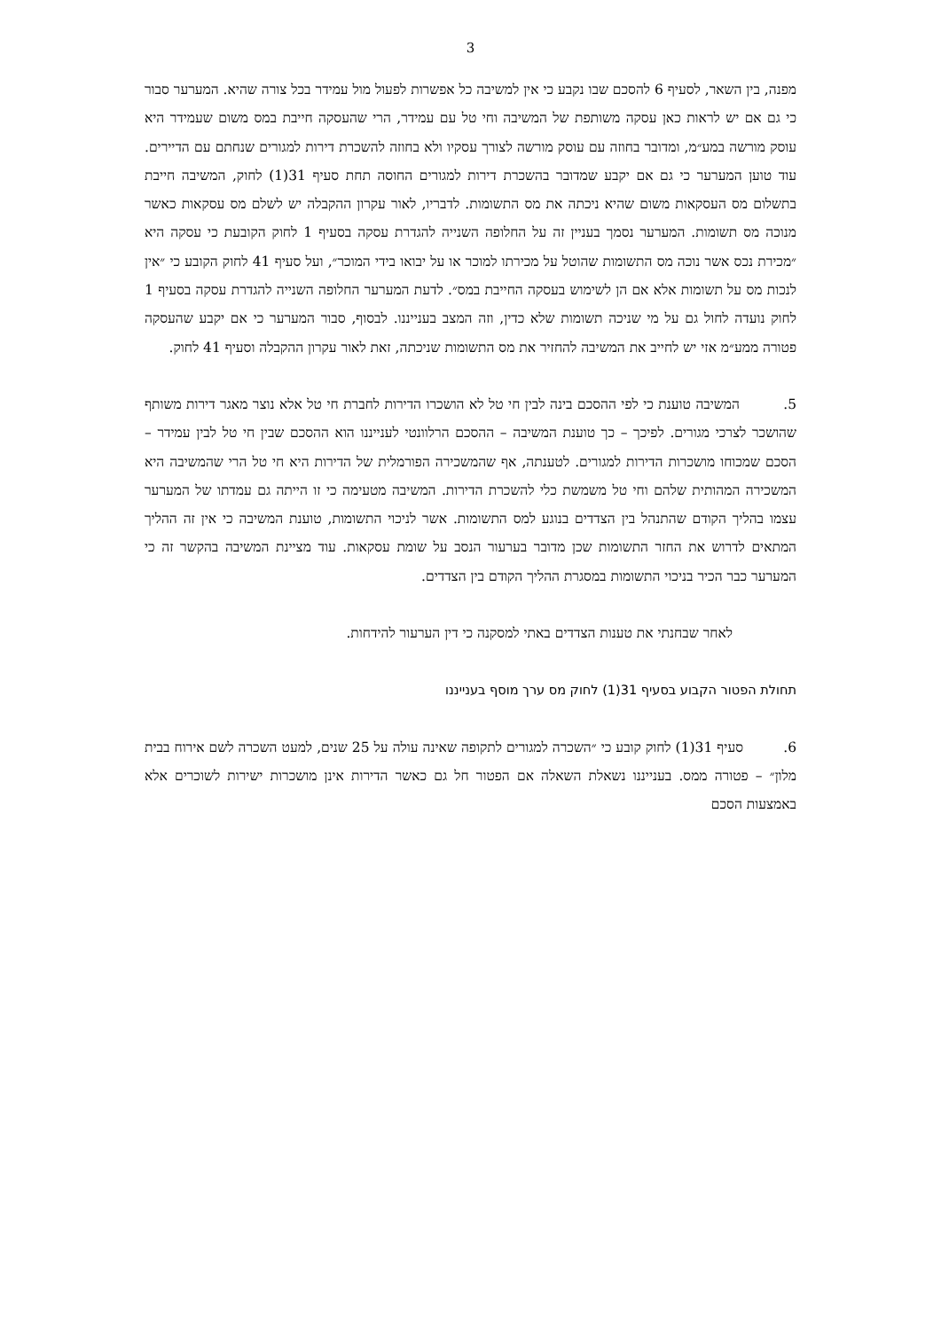3
מפנה, בין השאר, לסעיף 6 להסכם שבו נקבע כי אין למשיבה כל אפשרות לפעול מול עמידר בכל צורה שהיא. המערער סבור כי גם אם יש לראות כאן עסקה משותפת של המשיבה וחי טל עם עמידר, הרי שהעסקה חייבת במס משום שעמידר היא עוסק מורשה במע״מ, ומדובר בחוזה עם עוסק מורשה לצורך עסקיו ולא בחוזה להשכרת דירות למגורים שנחתם עם הדיירים. עוד טוען המערער כי גם אם יקבע שמדובר בהשכרת דירות למגורים החוסה תחת סעיף 31(1) לחוק, המשיבה חייבת בתשלום מס העסקאות משום שהיא ניכתה את מס התשומות. לדבריו, לאור עקרון ההקבלה יש לשלם מס עסקאות כאשר מנוכה מס תשומות. המערער נסמך בעניין זה על החלופה השנייה להגדרת עסקה בסעיף 1 לחוק הקובעת כי עסקה היא ״מכירת נכס אשר נוכה מס התשומות שהוטל על מכירתו למוכר או על יבואו בידי המוכר״, ועל סעיף 41 לחוק הקובע כי ״אין לנכות מס על תשומות אלא אם הן לשימוש בעסקה החייבת במס״. לדעת המערער החלופה השנייה להגדרת עסקה בסעיף 1 לחוק נועדה לחול גם על מי שניכה תשומות שלא כדין, וזה המצב בענייננו. לבסוף, סבור המערער כי אם יקבע שהעסקה פטורה ממע״מ אזי יש לחייב את המשיבה להחזיר את מס התשומות שניכתה, זאת לאור עקרון ההקבלה וסעיף 41 לחוק.
5. המשיבה טוענת כי לפי ההסכם בינה לבין חי טל לא הושכרו הדירות לחברת חי טל אלא נוצר מאגר דירות משותף שהושכר לצרכי מגורים. לפיכך – כך טוענת המשיבה – ההסכם הרלוונטי לענייננו הוא ההסכם שבין חי טל לבין עמידר – הסכם שמכוחו מושכרות הדירות למגורים. לטענתה, אף שהמשכירה הפורמלית של הדירות היא חי טל הרי שהמשיבה היא המשכירה המהותית שלהם וחי טל משמשת כלי להשכרת הדירות. המשיבה מטעימה כי זו הייתה גם עמדתו של המערער עצמו בהליך הקודם שהתנהל בין הצדדים בנוגע למס התשומות. אשר לניכוי התשומות, טוענת המשיבה כי אין זה ההליך המתאים לדרוש את החזר התשומות שכן מדובר בערעור הנסב על שומת עסקאות. עוד מציינת המשיבה בהקשר זה כי המערער כבר הכיר בניכוי התשומות במסגרת ההליך הקודם בין הצדדים.
לאחר שבחנתי את טענות הצדדים באתי למסקנה כי דין הערעור להידחות.
תחולת הפטור הקבוע בסעיף 31(1) לחוק מס ערך מוסף בענייננו
6. סעיף 31(1) לחוק קובע כי ״השכרה למגורים לתקופה שאינה עולה על 25 שנים, למעט השכרה לשם אירוח בבית מלון״ – פטורה ממס. בענייננו נשאלת השאלה אם הפטור חל גם כאשר הדירות אינן מושכרות ישירות לשוכרים אלא באמצעות הסכם